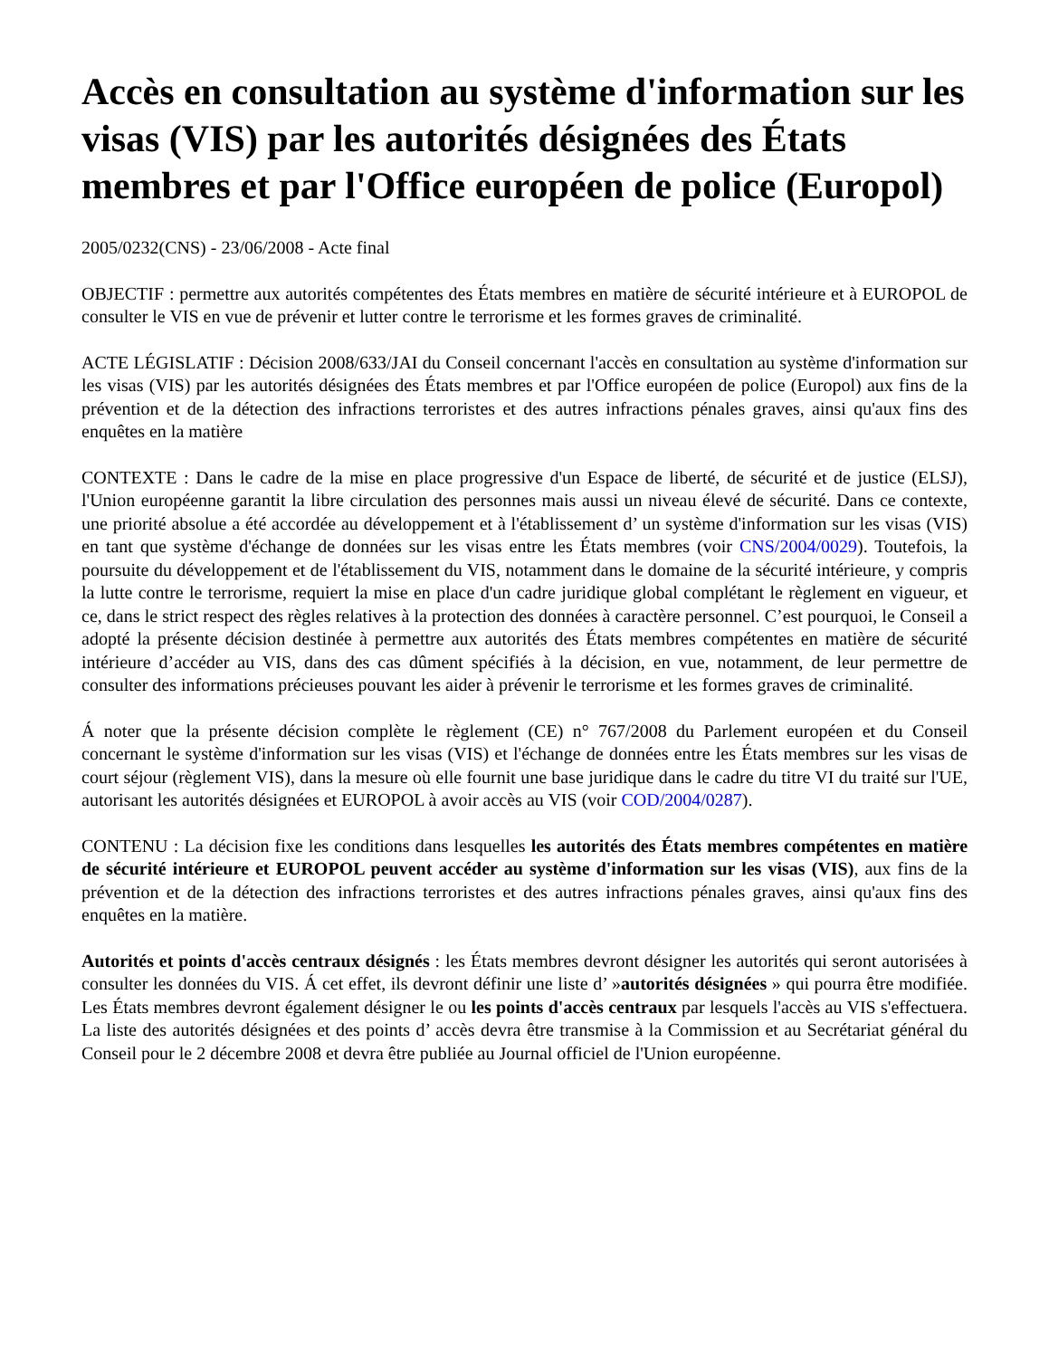Accès en consultation au système d'information sur les visas (VIS) par les autorités désignées des États membres et par l'Office européen de police (Europol)
2005/0232(CNS) - 23/06/2008 - Acte final
OBJECTIF : permettre aux autorités compétentes des États membres en matière de sécurité intérieure et à EUROPOL de consulter le VIS en vue de prévenir et lutter contre le terrorisme et les formes graves de criminalité.
ACTE LÉGISLATIF : Décision 2008/633/JAI du Conseil concernant l'accès en consultation au système d'information sur les visas (VIS) par les autorités désignées des États membres et par l'Office européen de police (Europol) aux fins de la prévention et de la détection des infractions terroristes et des autres infractions pénales graves, ainsi qu'aux fins des enquêtes en la matière
CONTEXTE : Dans le cadre de la mise en place progressive d'un Espace de liberté, de sécurité et de justice (ELSJ), l'Union européenne garantit la libre circulation des personnes mais aussi un niveau élevé de sécurité. Dans ce contexte, une priorité absolue a été accordée au développement et à l'établissement d’ un système d'information sur les visas (VIS) en tant que système d'échange de données sur les visas entre les États membres (voir CNS/2004/0029). Toutefois, la poursuite du développement et de l'établissement du VIS, notamment dans le domaine de la sécurité intérieure, y compris la lutte contre le terrorisme, requiert la mise en place d'un cadre juridique global complétant le règlement en vigueur, et ce, dans le strict respect des règles relatives à la protection des données à caractère personnel. C’est pourquoi, le Conseil a adopté la présente décision destinée à permettre aux autorités des États membres compétentes en matière de sécurité intérieure d’accéder au VIS, dans des cas dûment spécifiés à la décision, en vue, notamment, de leur permettre de consulter des informations précieuses pouvant les aider à prévenir le terrorisme et les formes graves de criminalité.
Á noter que la présente décision complète le règlement (CE) n° 767/2008 du Parlement européen et du Conseil concernant le système d'information sur les visas (VIS) et l'échange de données entre les États membres sur les visas de court séjour (règlement VIS), dans la mesure où elle fournit une base juridique dans le cadre du titre VI du traité sur l'UE, autorisant les autorités désignées et EUROPOL à avoir accès au VIS (voir COD/2004/0287).
CONTENU : La décision fixe les conditions dans lesquelles les autorités des États membres compétentes en matière de sécurité intérieure et EUROPOL peuvent accéder au système d'information sur les visas (VIS), aux fins de la prévention et de la détection des infractions terroristes et des autres infractions pénales graves, ainsi qu'aux fins des enquêtes en la matière.
Autorités et points d'accès centraux désignés : les États membres devront désigner les autorités qui seront autorisées à consulter les données du VIS. Á cet effet, ils devront définir une liste d’ »autorités désignées » qui pourra être modifiée. Les États membres devront également désigner le ou les points d'accès centraux par lesquels l'accès au VIS s'effectuera. La liste des autorités désignées et des points d’ accès devra être transmise à la Commission et au Secrétariat général du Conseil pour le 2 décembre 2008 et devra être publiée au Journal officiel de l'Union européenne.